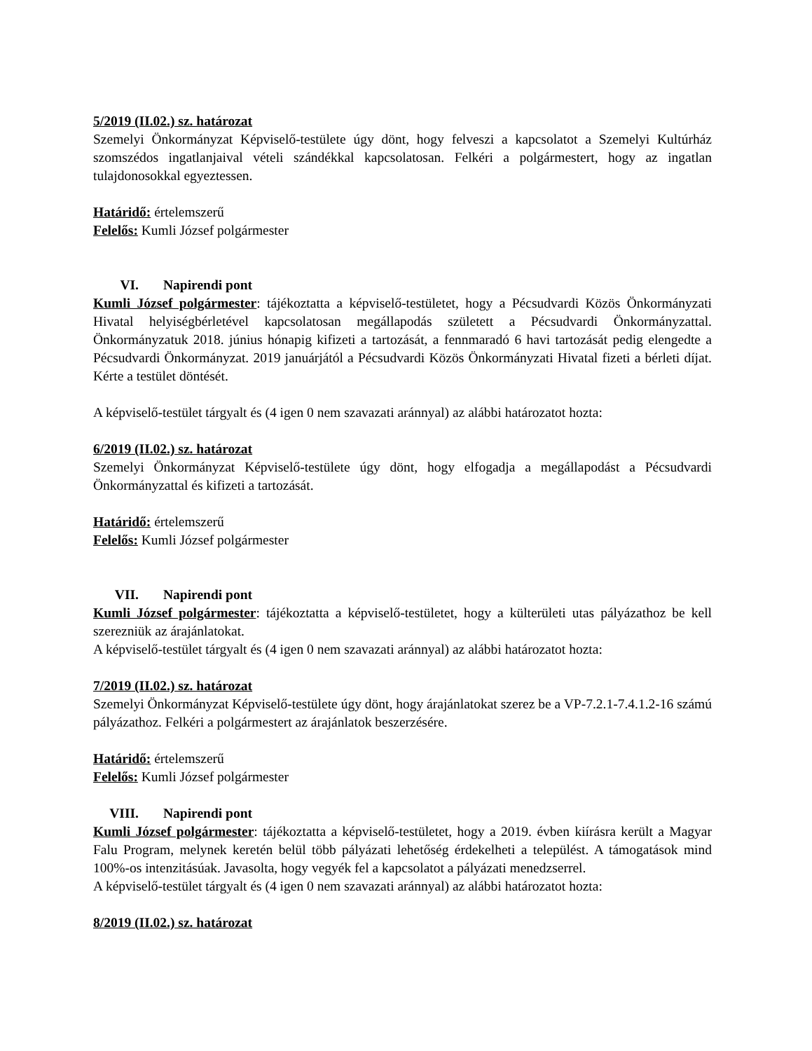5/2019 (II.02.) sz. határozat
Szemelyi Önkormányzat Képviselő-testülete úgy dönt, hogy felveszi a kapcsolatot a Szemelyi Kultúrház szomszédos ingatlanjaival vételi szándékkal kapcsolatosan. Felkéri a polgármestert, hogy az ingatlan tulajdonosokkal egyeztessen.
Határidő: értelemszerű
Felelős: Kumli József polgármester
VI. Napirendi pont
Kumli József polgármester: tájékoztatta a képviselő-testületet, hogy a Pécsudvardi Közös Önkormányzati Hivatal helyiségbérletével kapcsolatosan megállapodás született a Pécsudvardi Önkormányzattal. Önkormányzatuk 2018. június hónapig kifizeti a tartozását, a fennmaradó 6 havi tartozását pedig elengedte a Pécsudvardi Önkormányzat. 2019 januárjától a Pécsudvardi Közös Önkormányzati Hivatal fizeti a bérleti díjat. Kérte a testület döntését.
A képviselő-testület tárgyalt és (4 igen 0 nem szavazati aránnyal) az alábbi határozatot hozta:
6/2019 (II.02.) sz. határozat
Szemelyi Önkormányzat Képviselő-testülete úgy dönt, hogy elfogadja a megállapodást a Pécsudvardi Önkormányzattal és kifizeti a tartozását.
Határidő: értelemszerű
Felelős: Kumli József polgármester
VII. Napirendi pont
Kumli József polgármester: tájékoztatta a képviselő-testületet, hogy a külterületi utas pályázathoz be kell szerezniük az árajánlatokat.
A képviselő-testület tárgyalt és (4 igen 0 nem szavazati aránnyal) az alábbi határozatot hozta:
7/2019 (II.02.) sz. határozat
Szemelyi Önkormányzat Képviselő-testülete úgy dönt, hogy árajánlatokat szerez be a VP-7.2.1-7.4.1.2-16 számú pályázathoz. Felkéri a polgármestert az árajánlatok beszerzésére.
Határidő: értelemszerű
Felelős: Kumli József polgármester
VIII. Napirendi pont
Kumli József polgármester: tájékoztatta a képviselő-testületet, hogy a 2019. évben kiírásra került a Magyar Falu Program, melynek keretén belül több pályázati lehetőség érdekelheti a települést. A támogatások mind 100%-os intenzitásúak. Javasolta, hogy vegyék fel a kapcsolatot a pályázati menedzserrel.
A képviselő-testület tárgyalt és (4 igen 0 nem szavazati aránnyal) az alábbi határozatot hozta:
8/2019 (II.02.) sz. határozat